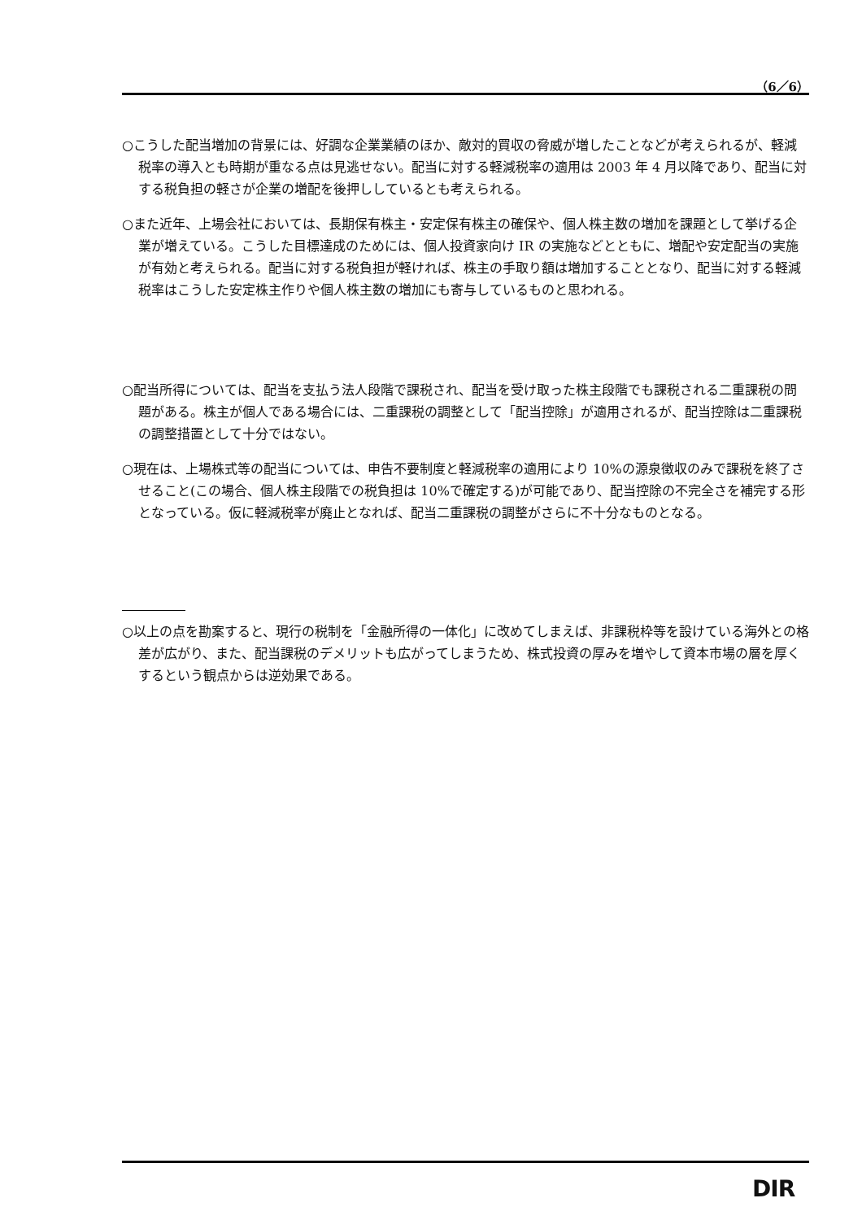（6／6）
○こうした配当増加の背景には、好調な企業業績のほか、敵対的買収の脅威が増したことなどが考えられるが、軽減税率の導入とも時期が重なる点は見逃せない。配当に対する軽減税率の適用は 2003 年 4 月以降であり、配当に対する税負担の軽さが企業の増配を後押ししているとも考えられる。
○また近年、上場会社においては、長期保有株主・安定保有株主の確保や、個人株主数の増加を課題として挙げる企業が増えている。こうした目標達成のためには、個人投資家向け IR の実施などとともに、増配や安定配当の実施が有効と考えられる。配当に対する税負担が軽ければ、株主の手取り額は増加することとなり、配当に対する軽減税率はこうした安定株主作りや個人株主数の増加にも寄与しているものと思われる。
○配当所得については、配当を支払う法人段階で課税され、配当を受け取った株主段階でも課税される二重課税の問題がある。株主が個人である場合には、二重課税の調整として「配当控除」が適用されるが、配当控除は二重課税の調整措置として十分ではない。
○現在は、上場株式等の配当については、申告不要制度と軽減税率の適用により 10%の源泉徴収のみで課税を終了させること(この場合、個人株主段階での税負担は 10%で確定する)が可能であり、配当控除の不完全さを補完する形となっている。仮に軽減税率が廃止となれば、配当二重課税の調整がさらに不十分なものとなる。
○以上の点を勘案すると、現行の税制を「金融所得の一体化」に改めてしまえば、非課税枠等を設けている海外との格差が広がり、また、配当課税のデメリットも広がってしまうため、株式投資の厚みを増やして資本市場の層を厚くするという観点からは逆効果である。
DIR